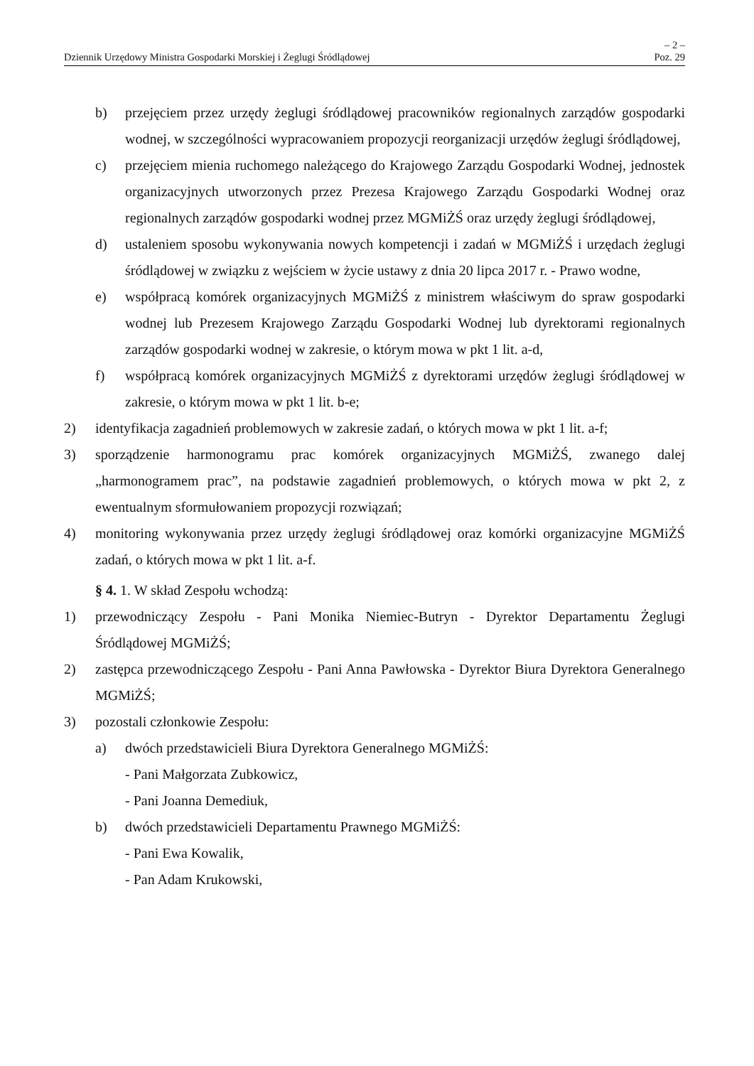– 2 –
Dziennik Urzędowy Ministra Gospodarki Morskiej i Żeglugi Śródlądowej Poz. 29
b) przejęciem przez urzędy żeglugi śródlądowej pracowników regionalnych zarządów gospodarki wodnej, w szczególności wypracowaniem propozycji reorganizacji urzędów żeglugi śródlądowej,
c) przejęciem mienia ruchomego należącego do Krajowego Zarządu Gospodarki Wodnej, jednostek organizacyjnych utworzonych przez Prezesa Krajowego Zarządu Gospodarki Wodnej oraz regionalnych zarządów gospodarki wodnej przez MGMiŻŚ oraz urzędy żeglugi śródlądowej,
d) ustaleniem sposobu wykonywania nowych kompetencji i zadań w MGMiŻŚ i urzędach żeglugi śródlądowej w związku z wejściem w życie ustawy z dnia 20 lipca 2017 r. - Prawo wodne,
e) współpracą komórek organizacyjnych MGMiŻŚ z ministrem właściwym do spraw gospodarki wodnej lub Prezesem Krajowego Zarządu Gospodarki Wodnej lub dyrektorami regionalnych zarządów gospodarki wodnej w zakresie, o którym mowa w pkt 1 lit. a-d,
f) współpracą komórek organizacyjnych MGMiŻŚ z dyrektorami urzędów żeglugi śródlądowej w zakresie, o którym mowa w pkt 1 lit. b-e;
2) identyfikacja zagadnień problemowych w zakresie zadań, o których mowa w pkt 1 lit. a-f;
3) sporządzenie harmonogramu prac komórek organizacyjnych MGMiŻŚ, zwanego dalej „harmonogramem prac”, na podstawie zagadnień problemowych, o których mowa w pkt 2, z ewentualnym sformułowaniem propozycji rozwiązań;
4) monitoring wykonywania przez urzędy żeglugi śródlądowej oraz komórki organizacyjne MGMiŻŚ zadań, o których mowa w pkt 1 lit. a-f.
§ 4. 1. W skład Zespołu wchodzą:
1) przewodniczący Zespołu - Pani Monika Niemiec-Butryn - Dyrektor Departamentu Żeglugi Śródlądowej MGMiŻŚ;
2) zastępca przewodniczącego Zespołu - Pani Anna Pawłowska - Dyrektor Biura Dyrektora Generalnego MGMiŻŚ;
3) pozostali członkowie Zespołu:
a) dwóch przedstawicieli Biura Dyrektora Generalnego MGMiŻŚ:
- Pani Małgorzata Zubkowicz,
- Pani Joanna Demediuk,
b) dwóch przedstawicieli Departamentu Prawnego MGMiŻŚ:
- Pani Ewa Kowalik,
- Pan Adam Krukowski,